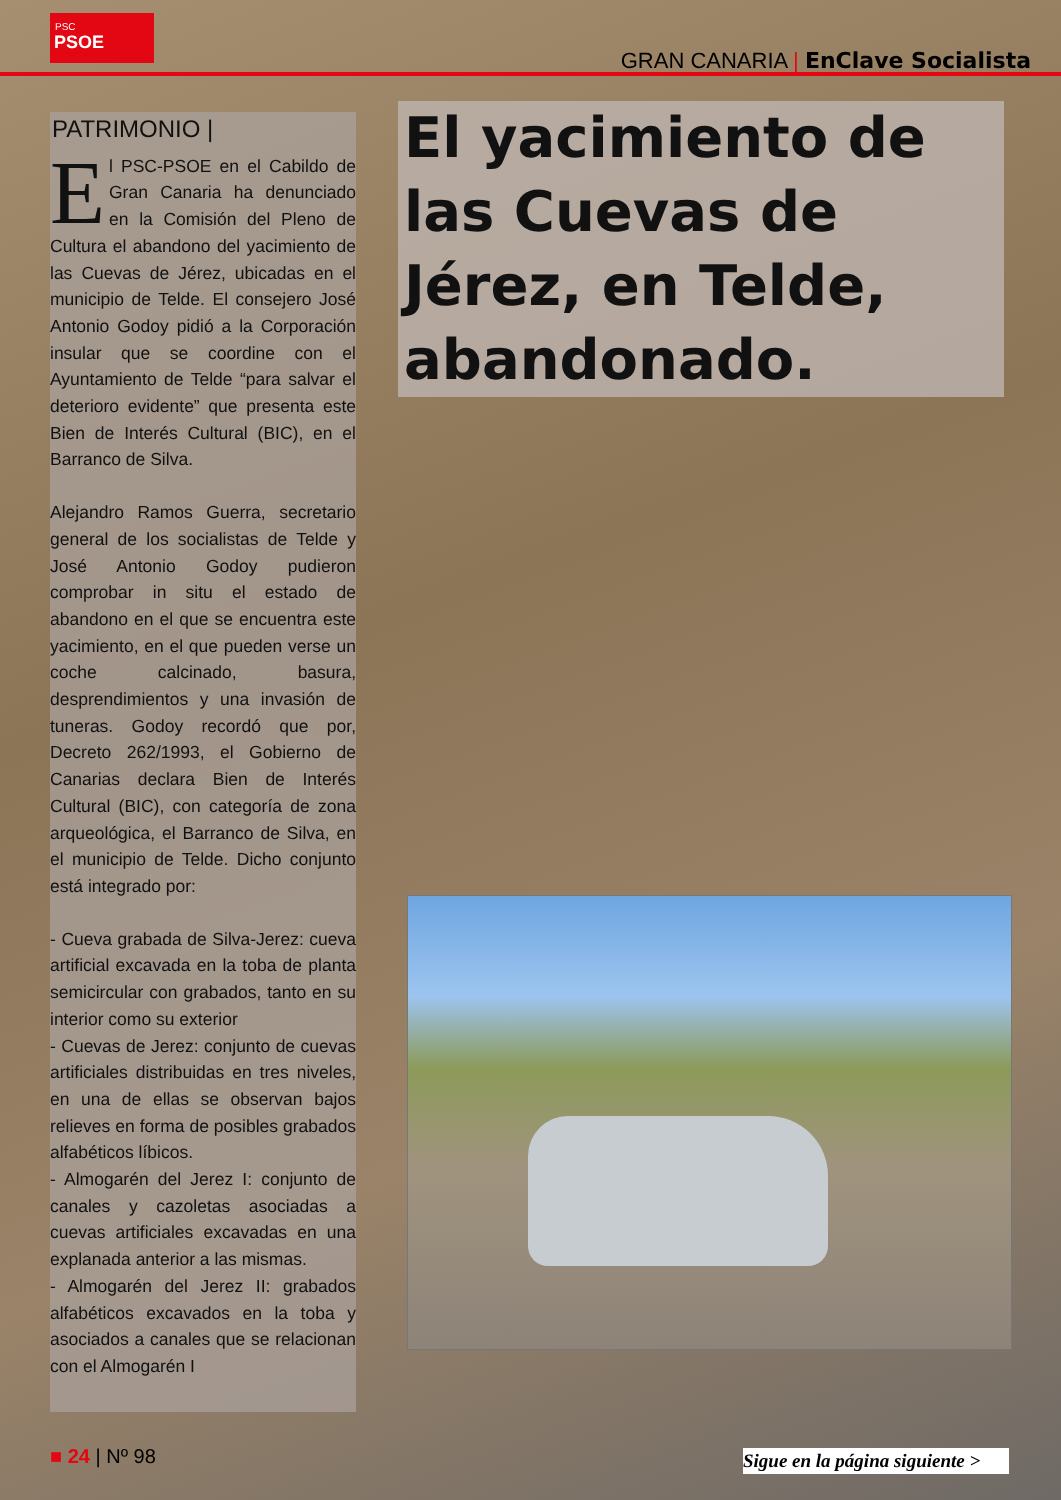PSC
PSOE
GRAN CANARIA | EnClave Socialista
PATRIMONIO |
El PSC-PSOE en el Cabildo de Gran Canaria ha denunciado en la Comisión del Pleno de Cultura el abandono del yacimiento de las Cuevas de Jérez, ubicadas en el municipio de Telde. El consejero José Antonio Godoy pidió a la Corporación insular que se coordine con el Ayuntamiento de Telde “para salvar el deterioro evidente” que presenta este Bien de Interés Cultural (BIC), en el Barranco de Silva.
Alejandro Ramos Guerra, secretario general de los socialistas de Telde y José Antonio Godoy pudieron comprobar in situ el estado de abandono en el que se encuentra este yacimiento, en el que pueden verse un coche calcinado, basura, desprendimientos y una invasión de tuneras. Godoy recordó que por, Decreto 262/1993, el Gobierno de Canarias declara Bien de Interés Cultural (BIC), con categoría de zona arqueológica, el Barranco de Silva, en el municipio de Telde. Dicho conjunto está integrado por:
- Cueva grabada de Silva-Jerez: cueva artificial excavada en la toba de planta semicircular con grabados, tanto en su interior como su exterior
- Cuevas de Jerez: conjunto de cuevas artificiales distribuidas en tres niveles, en una de ellas se observan bajos relieves en forma de posibles grabados alfabéticos líbicos.
- Almogarén del Jerez I: conjunto de canales y cazoletas asociadas a cuevas artificiales excavadas en una explanada anterior a las mismas.
- Almogarén del Jerez II: grabados alfabéticos excavados en la toba y asociados a canales que se relacionan con el Almogarén I
El yacimiento de las Cuevas de Jérez, en Telde, abandonado.
■ 24 | Nº 98
Sigue en la página siguiente >